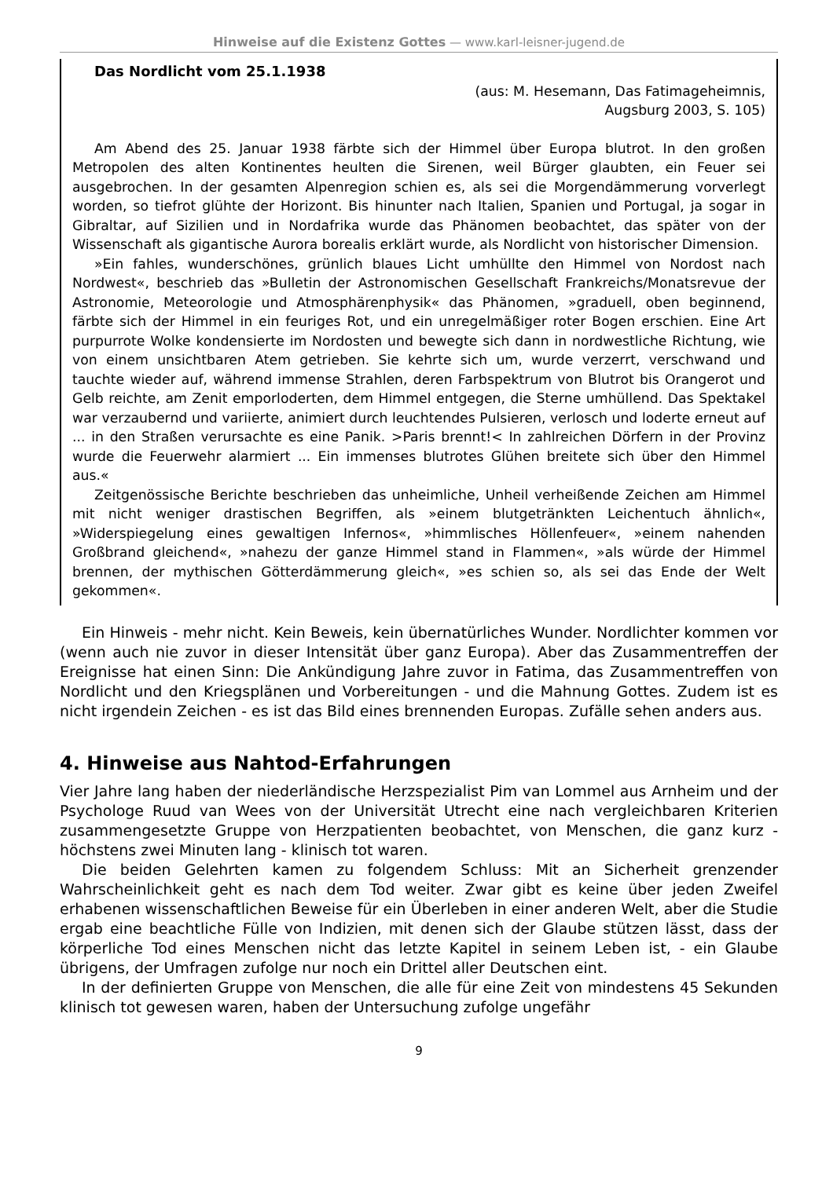Hinweise auf die Existenz Gottes — www.karl-leisner-jugend.de
Das Nordlicht vom 25.1.1938
(aus: M. Hesemann, Das Fatimageheimnis,
Augsburg 2003, S. 105)
Am Abend des 25. Januar 1938 färbte sich der Himmel über Europa blutrot. In den großen Metropolen des alten Kontinentes heulten die Sirenen, weil Bürger glaubten, ein Feuer sei ausgebrochen. In der gesamten Alpenregion schien es, als sei die Morgendämmerung vorverlegt worden, so tiefrot glühte der Horizont. Bis hinunter nach Italien, Spanien und Portugal, ja sogar in Gibraltar, auf Sizilien und in Nordafrika wurde das Phänomen beobachtet, das später von der Wissenschaft als gigantische Aurora borealis erklärt wurde, als Nordlicht von historischer Dimension.
»Ein fahles, wunderschönes, grünlich blaues Licht umhüllte den Himmel von Nordost nach Nordwest«, beschrieb das »Bulletin der Astronomischen Gesellschaft Frankreichs/Monatsrevue der Astronomie, Meteorologie und Atmosphärenphysik« das Phänomen, »graduell, oben beginnend, färbte sich der Himmel in ein feuriges Rot, und ein unregelmäßiger roter Bogen erschien. Eine Art purpurrote Wolke kondensierte im Nordosten und bewegte sich dann in nordwestliche Richtung, wie von einem unsichtbaren Atem getrieben. Sie kehrte sich um, wurde verzerrt, verschwand und tauchte wieder auf, während immense Strahlen, deren Farbspektrum von Blutrot bis Orangerot und Gelb reichte, am Zenit emporloderten, dem Himmel entgegen, die Sterne umhüllend. Das Spektakel war verzaubernd und variierte, animiert durch leuchtendes Pulsieren, verlosch und loderte erneut auf ... in den Straßen verursachte es eine Panik. >Paris brennt!< In zahlreichen Dörfern in der Provinz wurde die Feuerwehr alarmiert ... Ein immenses blutrotes Glühen breitete sich über den Himmel aus.«
Zeitgenössische Berichte beschrieben das unheimliche, Unheil verheißende Zeichen am Himmel mit nicht weniger drastischen Begriffen, als »einem blutgetränkten Leichentuch ähnlich«, »Widerspiegelung eines gewaltigen Infernos«, »himmlisches Höllenfeuer«, »einem nahenden Großbrand gleichend«, »nahezu der ganze Himmel stand in Flammen«, »als würde der Himmel brennen, der mythischen Götterdämmerung gleich«, »es schien so, als sei das Ende der Welt gekommen«.
Ein Hinweis - mehr nicht. Kein Beweis, kein übernatürliches Wunder. Nordlichter kommen vor (wenn auch nie zuvor in dieser Intensität über ganz Europa). Aber das Zusammentreffen der Ereignisse hat einen Sinn: Die Ankündigung Jahre zuvor in Fatima, das Zusammentreffen von Nordlicht und den Kriegsplänen und Vorbereitungen - und die Mahnung Gottes. Zudem ist es nicht irgendein Zeichen - es ist das Bild eines brennenden Europas. Zufälle sehen anders aus.
4. Hinweise aus Nahtod-Erfahrungen
Vier Jahre lang haben der niederländische Herzspezialist Pim van Lommel aus Arnheim und der Psychologe Ruud van Wees von der Universität Utrecht eine nach vergleichbaren Kriterien zusammengesetzte Gruppe von Herzpatienten beobachtet, von Menschen, die ganz kurz - höchstens zwei Minuten lang - klinisch tot waren.
Die beiden Gelehrten kamen zu folgendem Schluss: Mit an Sicherheit grenzender Wahrscheinlichkeit geht es nach dem Tod weiter. Zwar gibt es keine über jeden Zweifel erhabenen wissenschaftlichen Beweise für ein Überleben in einer anderen Welt, aber die Studie ergab eine beachtliche Fülle von Indizien, mit denen sich der Glaube stützen lässt, dass der körperliche Tod eines Menschen nicht das letzte Kapitel in seinem Leben ist, - ein Glaube übrigens, der Umfragen zufolge nur noch ein Drittel aller Deutschen eint.
In der definierten Gruppe von Menschen, die alle für eine Zeit von mindestens 45 Sekunden klinisch tot gewesen waren, haben der Untersuchung zufolge ungefähr
9